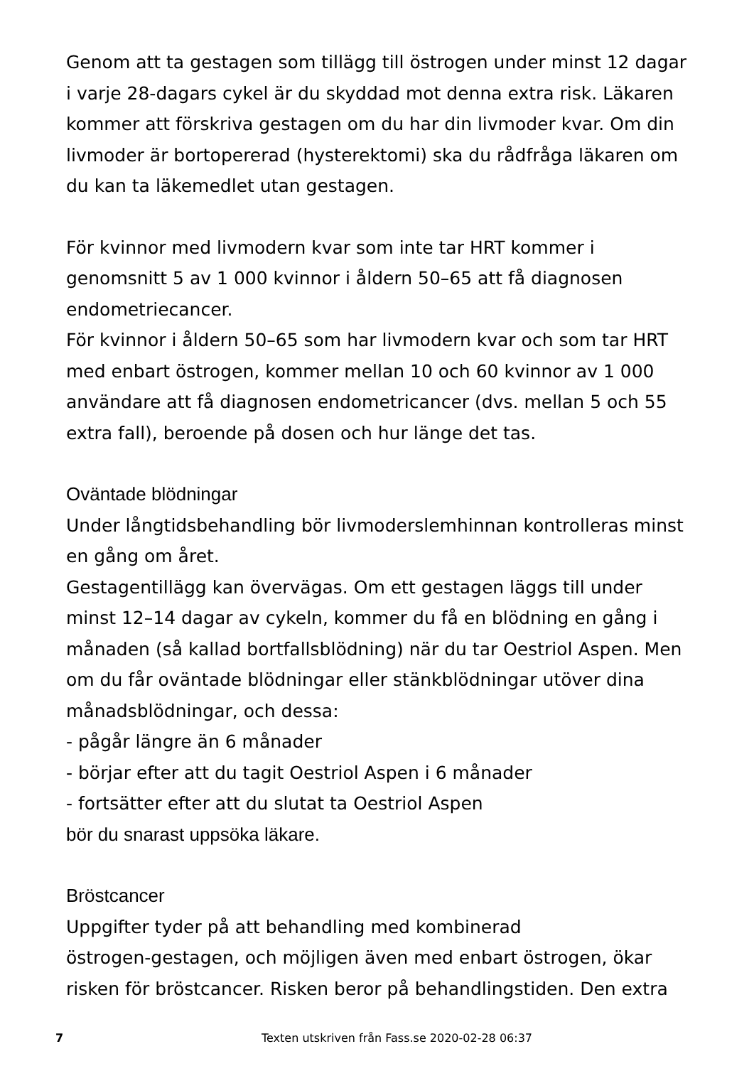Genom att ta gestagen som tillägg till östrogen under minst 12 dagar i varje 28-dagars cykel är du skyddad mot denna extra risk. Läkaren kommer att förskriva gestagen om du har din livmoder kvar. Om din livmoder är bortopererad (hysterektomi) ska du rådfråga läkaren om du kan ta läkemedlet utan gestagen.
För kvinnor med livmodern kvar som inte tar HRT kommer i genomsnitt 5 av 1 000 kvinnor i åldern 50–65 att få diagnosen endometriecancer.
För kvinnor i åldern 50–65 som har livmodern kvar och som tar HRT med enbart östrogen, kommer mellan 10 och 60 kvinnor av 1 000 användare att få diagnosen endometricancer (dvs. mellan 5 och 55 extra fall), beroende på dosen och hur länge det tas.
Oväntade blödningar
Under långtidsbehandling bör livmoderslemhinnan kontrolleras minst en gång om året.
Gestagentillägg kan övervägas. Om ett gestagen läggs till under minst 12–14 dagar av cykeln, kommer du få en blödning en gång i månaden (så kallad bortfallsblödning) när du tar Oestriol Aspen. Men om du får oväntade blödningar eller stänkblödningar utöver dina månadsblödningar, och dessa:
- pågår längre än 6 månader
- börjar efter att du tagit Oestriol Aspen i 6 månader
- fortsätter efter att du slutat ta Oestriol Aspen
bör du snarast uppsöka läkare.
Bröstcancer
Uppgifter tyder på att behandling med kombinerad
östrogen-gestagen, och möjligen även med enbart östrogen, ökar risken för bröstcancer. Risken beror på behandlingstiden. Den extra
7 Texten utskriven från Fass.se 2020-02-28 06:37